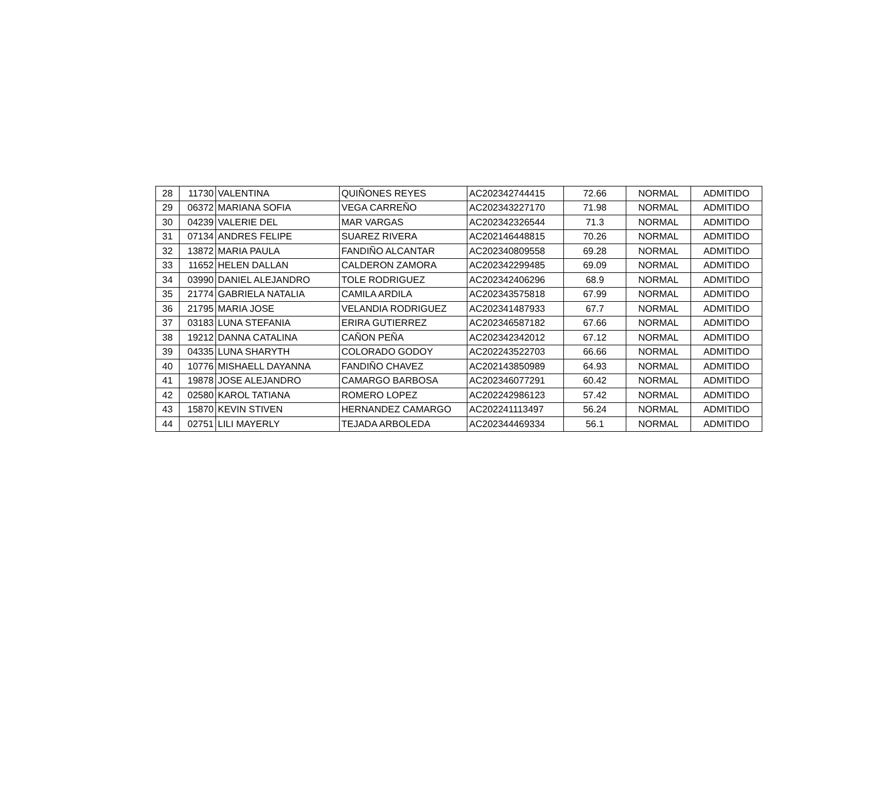| 28 | 11730 | VALENTINA | QUIÑONES REYES | AC202342744415 | 72.66 | NORMAL | ADMITIDO |
| 29 | 06372 | MARIANA SOFIA | VEGA CARREÑO | AC202343227170 | 71.98 | NORMAL | ADMITIDO |
| 30 | 04239 | VALERIE DEL | MAR VARGAS | AC202342326544 | 71.3 | NORMAL | ADMITIDO |
| 31 | 07134 | ANDRES FELIPE | SUAREZ RIVERA | AC202146448815 | 70.26 | NORMAL | ADMITIDO |
| 32 | 13872 | MARIA PAULA | FANDIÑO ALCANTAR | AC202340809558 | 69.28 | NORMAL | ADMITIDO |
| 33 | 11652 | HELEN DALLAN | CALDERON ZAMORA | AC202342299485 | 69.09 | NORMAL | ADMITIDO |
| 34 | 03990 | DANIEL ALEJANDRO | TOLE RODRIGUEZ | AC202342406296 | 68.9 | NORMAL | ADMITIDO |
| 35 | 21774 | GABRIELA NATALIA | CAMILA ARDILA | AC202343575818 | 67.99 | NORMAL | ADMITIDO |
| 36 | 21795 | MARIA JOSE | VELANDIA RODRIGUEZ | AC202341487933 | 67.7 | NORMAL | ADMITIDO |
| 37 | 03183 | LUNA STEFANIA | ERIRA GUTIERREZ | AC202346587182 | 67.66 | NORMAL | ADMITIDO |
| 38 | 19212 | DANNA CATALINA | CAÑON PEÑA | AC202342342012 | 67.12 | NORMAL | ADMITIDO |
| 39 | 04335 | LUNA SHARYTH | COLORADO GODOY | AC202243522703 | 66.66 | NORMAL | ADMITIDO |
| 40 | 10776 | MISHAELL DAYANNA | FANDIÑO CHAVEZ | AC202143850989 | 64.93 | NORMAL | ADMITIDO |
| 41 | 19878 | JOSE ALEJANDRO | CAMARGO BARBOSA | AC202346077291 | 60.42 | NORMAL | ADMITIDO |
| 42 | 02580 | KAROL TATIANA | ROMERO LOPEZ | AC202242986123 | 57.42 | NORMAL | ADMITIDO |
| 43 | 15870 | KEVIN STIVEN | HERNANDEZ CAMARGO | AC202241113497 | 56.24 | NORMAL | ADMITIDO |
| 44 | 02751 | LILI MAYERLY | TEJADA ARBOLEDA | AC202344469334 | 56.1 | NORMAL | ADMITIDO |